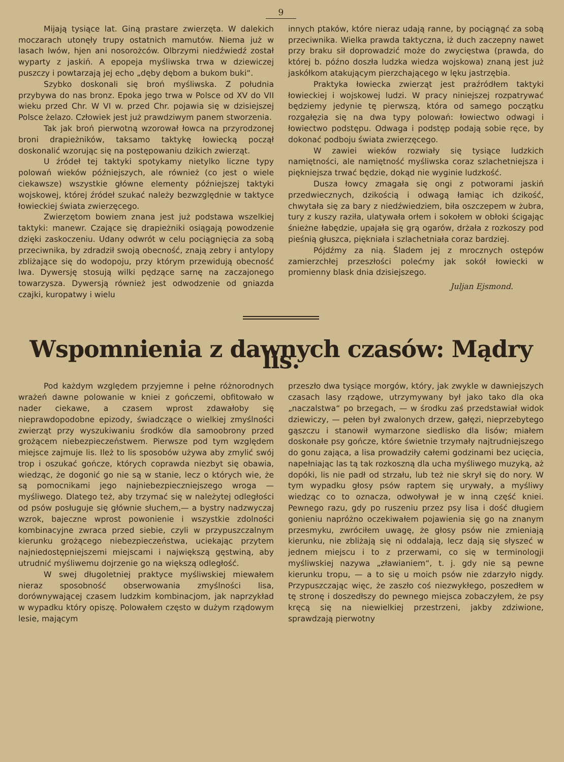9
Mijają tysiące lat. Giną prastare zwierzęta. W dalekich moczarach utonęły trupy ostatnich mamutów. Niema już w lasach lwów, hjen ani nosorożców. Olbrzymi niedźwiedź został wyparty z jaskiń. A epopeja myśliwska trwa w dziewiczej puszczy i powtarzają jej echo „dęby dębom a bukom buki“.
Szybko doskonali się broń myśliwska. Z południa przybywa do nas bronz. Epoka jego trwa w Polsce od XV do VII wieku przed Chr. W VI w. przed Chr. pojawia się w dzisiejszej Polsce żelazo. Człowiek jest już prawdziwym panem stworzenia.
Tak jak broń pierwotną wzorował łowca na przyrodzonej broni drapieżników, taksamo taktykę łowiecką począł doskonalić wzorując się na postępowaniu dzikich zwierząt.
U źródeł tej taktyki spotykamy nietylko liczne typy polowań wieków późniejszych, ale również (co jest o wiele ciekawsze) wszystkie główne elementy późniejszej taktyki wojskowej, której źródeł szukać należy bezwzględnie w taktyce łowieckiej świata zwierzęcego.
Zwierzętom bowiem znana jest już podstawa wszelkiej taktyki: manewr. Czające się drapieżniki osiągają powodzenie dzięki zaskoczeniu. Udany odwrót w celu pociągnięcia za sobą przeciwnika, by zdradził swoją obecność, znają zebry i antylopy zbliżające się do wodopoju, przy którym przewidują obecność lwa. Dywersję stosują wilki pędzące sarnę na zaczajonego towarzysza. Dywersją również jest odwodzenie od gniazda czajki, kuropatwy i wielu
innych ptaków, które nieraz udają ranne, by pociągnąć za sobą przeciwnika. Wielka prawda taktyczna, iż duch zaczepny nawet przy braku sił doprowadzić może do zwycięstwa (prawda, do której b. późno doszła ludzka wiedza wojskowa) znaną jest już jaskółkom atakującym pierzchającego w lęku jastrzębia.
Praktyka łowiecka zwierząt jest praźródłem taktyki łowieckiej i wojskowej ludzi. W pracy niniejszej rozpatrywać będziemy jedynie tę pierwszą, która od samego początku rozgałęzia się na dwa typy polowań: łowiectwo odwagi i łowiectwo podstępu. Odwaga i podstęp podają sobie ręce, by dokonać podboju świata zwierzęcego.
W zawiei wieków rozwiały się tysiące ludzkich namiętności, ale namiętność myśliwska coraz szlachetniejsza i piękniejsza trwać będzie, dokąd nie wyginie ludzkość.
Dusza łowcy zmagała się ongi z potworami jaskiń przedwiecznych, dzikością i odwagą łamiąc ich dzikość, chwytała się za bary z niedźwiedziem, biła oszczepem w żubra, tury z kuszy raziła, ulatywała orłem i sokołem w obłoki ścigając śnieżne łabędzie, upajała się grą ogarów, drżała z rozkoszy pod pieśnią głuszca, piękniała i szlachetniała coraz bardziej.
Pójdźmy za nią. Śladem jej z mrocznych ostępów zamierzchłej przeszłości polećmy jak sokół łowiecki w promienny blask dnia dzisiejszego.
Juljan Ejsmond.
Wspomnienia z dawnych czasów: Mądry lis.
Pod każdym względem przyjemne i pełne różnorodnych wrażeń dawne polowanie w kniei z gończemi, obfitowało w nader ciekawe, a czasem wprost zdawałoby się nieprawdopodobne epizody, świadczące o wielkiej zmyślności zwierząt przy wyszukiwaniu środków dla samoobrony przed grożącem niebezpieczeństwem. Pierwsze pod tym względem miejsce zajmuje lis. Ileż to lis sposobów używa aby zmylić swój trop i oszukać gończe, których coprawda niezbyt się obawia, wiedząc, że dogonić go nie są w stanie, lecz o których wie, że są pomocnikami jego najniebezpieczniejszego wroga — myśliwego. Dlatego też, aby trzymać się w należytej odległości od psów posługuje się głównie słuchem,— a bystry nadzwyczaj wzrok, bajeczne wprost powonienie i wszystkie zdolności kombinacyjne zwraca przed siebie, czyli w przypuszczalnym kierunku grożącego niebezpieczeństwa, uciekając przytem najniedostępniejszemi miejscami i największą gęstwiną, aby utrudnić myśliwemu dojrzenie go na większą odległość.
W swej długoletniej praktyce myśliwskiej miewałem nieraz sposobność obserwowania zmyślności lisa, dorównywającej czasem ludzkim kombinacjom, jak naprzykład w wypadku który opiszę. Polowałem często w dużym rządowym lesie, mającym
przeszło dwa tysiące morgów, który, jak zwykle w dawniejszych czasach lasy rządowe, utrzymywany był jako tako dla oka „naczalstwa“ po brzegach, — w środku zaś przedstawiał widok dziewiczy, — pełen był zwalonych drzew, gałęzi, nieprzebytego gąszczu i stanowił wymarzone siedlisko dla lisów; miałem doskonałe psy gończe, które świetnie trzymały najtrudniejszego do gonu zająca, a lisa prowadziły całemi godzinami bez ucięcia, napełniając las tą tak rozkoszną dla ucha myśliwego muzyką, aż dopóki, lis nie padł od strzału, lub też nie skrył się do nory. W tym wypadku głosy psów raptem się urywały, a myśliwy wiedząc co to oznacza, odwoływał je w inną część kniei. Pewnego razu, gdy po ruszeniu przez psy lisa i dość długiem gonieniu napróżno oczekiwałem pojawienia się go na znanym przesmyku, zwróciłem uwagę, że głosy psów nie zmieniają kierunku, nie zbliżają się ni oddalają, lecz dają się słyszeć w jednem miejscu i to z przerwami, co się w terminologji myśliwskiej nazywa „zławianiem“, t. j. gdy nie są pewne kierunku tropu, — a to się u moich psów nie zdarzyło nigdy. Przypuszczając więc, że zaszło coś niezwykłego, poszedłem w tę stronę i doszedłszy do pewnego miejsca zobaczyłem, że psy kręcą się na niewielkiej przestrzeni, jakby zdziwione, sprawdzają pierwotny